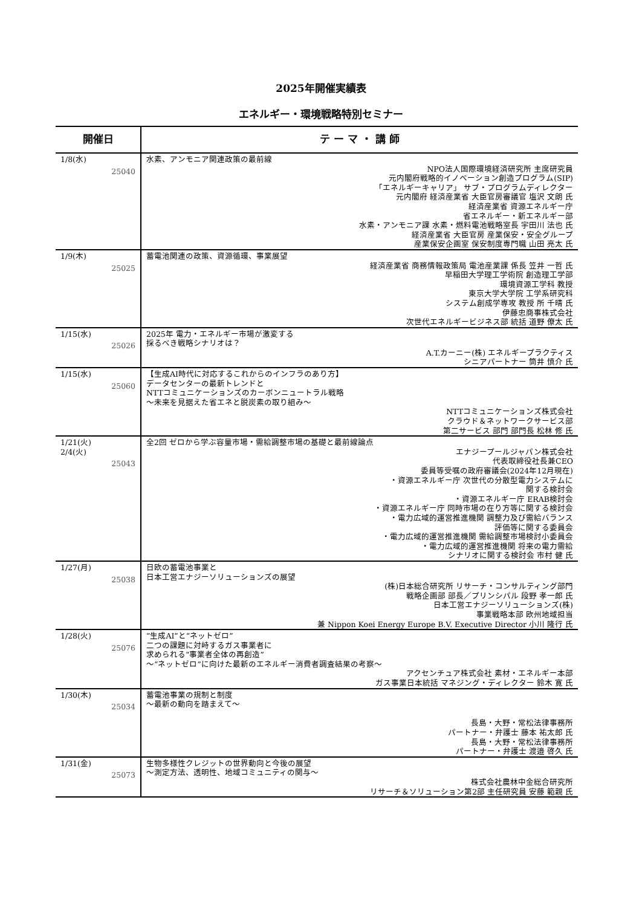2025年開催実績表
エネルギー・環境戦略特別セミナー
| 開催日 | テ ー マ ・ 講 師 |
| --- | --- |
| 1/8(水) 25040 | 水素、アンモニア関連政策の最前線 NPO法人国際環境経済研究所 主席研究員 元内閣府戦略的イノベーション創造プログラム(SIP) 「エネルギーキャリア」 サブ・プログラムディレクター 元内閣府 経済産業省 大臣官房審議官 塩沢 文朗 氏 経済産業省 資源エネルギー庁 省エネルギー・新エネルギー部 水素・アンモニア課 水素・燃料電池戦略室長 宇田川 法也 氏 経済産業省 大臣官房 産業保安・安全グループ 産業保安企画室 保安制度専門職 山田 亮太 氏 |
| 1/9(木) 25025 | 蓄電池関連の政策、資源循環、事業展望 経済産業省 商務情報政策局 電池産業課 係長 笠井 一哲 氏 早稲田大学理工学術院 創造理工学部 環境資源工学科 教授 東京大学大学院 工学系研究科 システム創成学専攻 教授 所 千晴 氏 伊藤忠商事株式会社 次世代エネルギービジネス部 統括 道野 僚太 氏 |
| 1/15(水) 25026 | 2025年 電力・エネルギー市場が激変する 採るべき戦略シナリオは？ A.T.カーニー(株) エネルギープラクティス シニアパートナー 筒井 慎介 氏 |
| 1/15(水) 25060 | 【生成AI時代に対応するこれからのインフラのあり方】 データセンターの最新トレンドと NTTコミュニケーションズのカーボンニュートラル戦略 ～未来を見据えた省エネと脱炭素の取り組み～ NTTコミュニケーションズ株式会社 クラウド＆ネットワークサービス部 第二サービス 部門 部門長 松林 修 氏 |
| 1/21(火) 2/4(火) 25043 | 全2回 ゼロから学ぶ容量市場・需給調整市場の基礎と最前線論点 エナジープールジャパン株式会社 代表取締役社長兼CEO 委員等受嘱の政府審議会(2024年12月現在) ・資源エネルギー庁 次世代の分散型電力システムに 関する検討会 ・資源エネルギー庁 ERAB検討会 ・資源エネルギー庁 同時市場の在り方等に関する検討会 ・電力広域的運営推進機関 調整力及び需給バランス 評価等に関する委員会 ・電力広域的運営推進機関 需給調整市場検討小委員会 ・電力広域的運営推進機関 将来の電力需給 シナリオに関する検討会 市村 健 氏 |
| 1/27(月) 25038 | 日欧の蓄電池事業と 日本工営エナジーソリューションズの展望 (株)日本総合研究所 リサーチ・コンサルティング部門 戦略企画部 部長／プリンシパル 段野 孝一郎 氏 日本工営エナジーソリューションズ(株) 事業戦略本部 欧州地域担当 兼 Nippon Koei Energy Europe B.V. Executive Director 小川 隆行 氏 |
| 1/28(火) 25076 | “生成AI”と“ネットゼロ” 二つの課題に対峙するガス事業者に 求められる“事業者全体の再創造” ～“ネットゼロ”に向けた最新のエネルギー消費者調査結果の考察～ アクセンチュア株式会社 素材・エネルギー本部 ガス事業日本統括 マネジング・ディレクター 鈴木 寛 氏 |
| 1/30(木) 25034 | 蓄電池事業の規制と制度 ～最新の動向を踏まえて～ 長島・大野・常松法律事務所 パートナー・弁護士 藤本 祐太郎 氏 長島・大野・常松法律事務所 パートナー・弁護士 渡邉 啓久 氏 |
| 1/31(金) 25073 | 生物多様性クレジットの世界動向と今後の展望 ～測定方法、透明性、地域コミュニティの関与～ 株式会社農林中金総合研究所 リサーチ＆ソリューション第2部 主任研究員 安藤 範親 氏 |